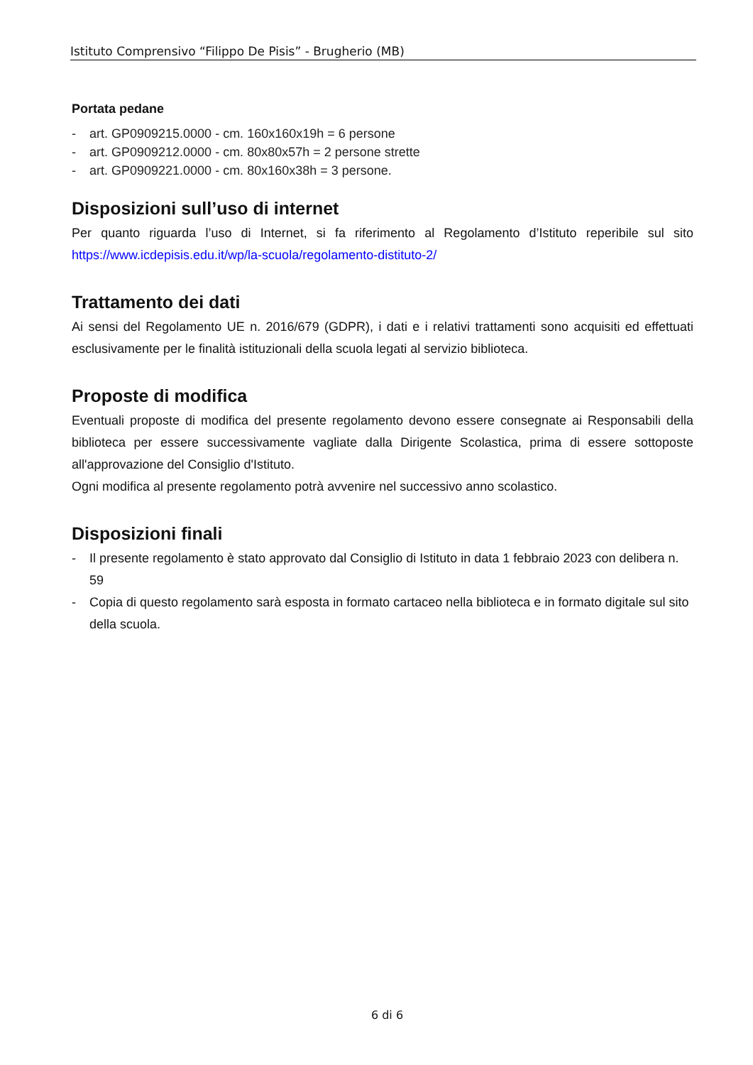Istituto Comprensivo “Filippo De Pisis” - Brugherio (MB)
Portata pedane
- art. GP0909215.0000 - cm. 160x160x19h = 6 persone
- art. GP0909212.0000 - cm. 80x80x57h = 2 persone strette
- art. GP0909221.0000 - cm. 80x160x38h = 3 persone.
Disposizioni sull’uso di internet
Per quanto riguarda l’uso di Internet, si fa riferimento al Regolamento d’Istituto reperibile sul sito https://www.icdepisis.edu.it/wp/la-scuola/regolamento-distituto-2/
Trattamento dei dati
Ai sensi del Regolamento UE n. 2016/679 (GDPR), i dati e i relativi trattamenti sono acquisiti ed effettuati esclusivamente per le finalità istituzionali della scuola legati al servizio biblioteca.
Proposte di modifica
Eventuali proposte di modifica del presente regolamento devono essere consegnate ai Responsabili della biblioteca per essere successivamente vagliate dalla Dirigente Scolastica, prima di essere sottoposte all'approvazione del Consiglio d'Istituto.
Ogni modifica al presente regolamento potrà avvenire nel successivo anno scolastico.
Disposizioni finali
- Il presente regolamento è stato approvato dal Consiglio di Istituto in data 1 febbraio 2023 con delibera n. 59
- Copia di questo regolamento sarà esposta in formato cartaceo nella biblioteca e in formato digitale sul sito della scuola.
6 di 6